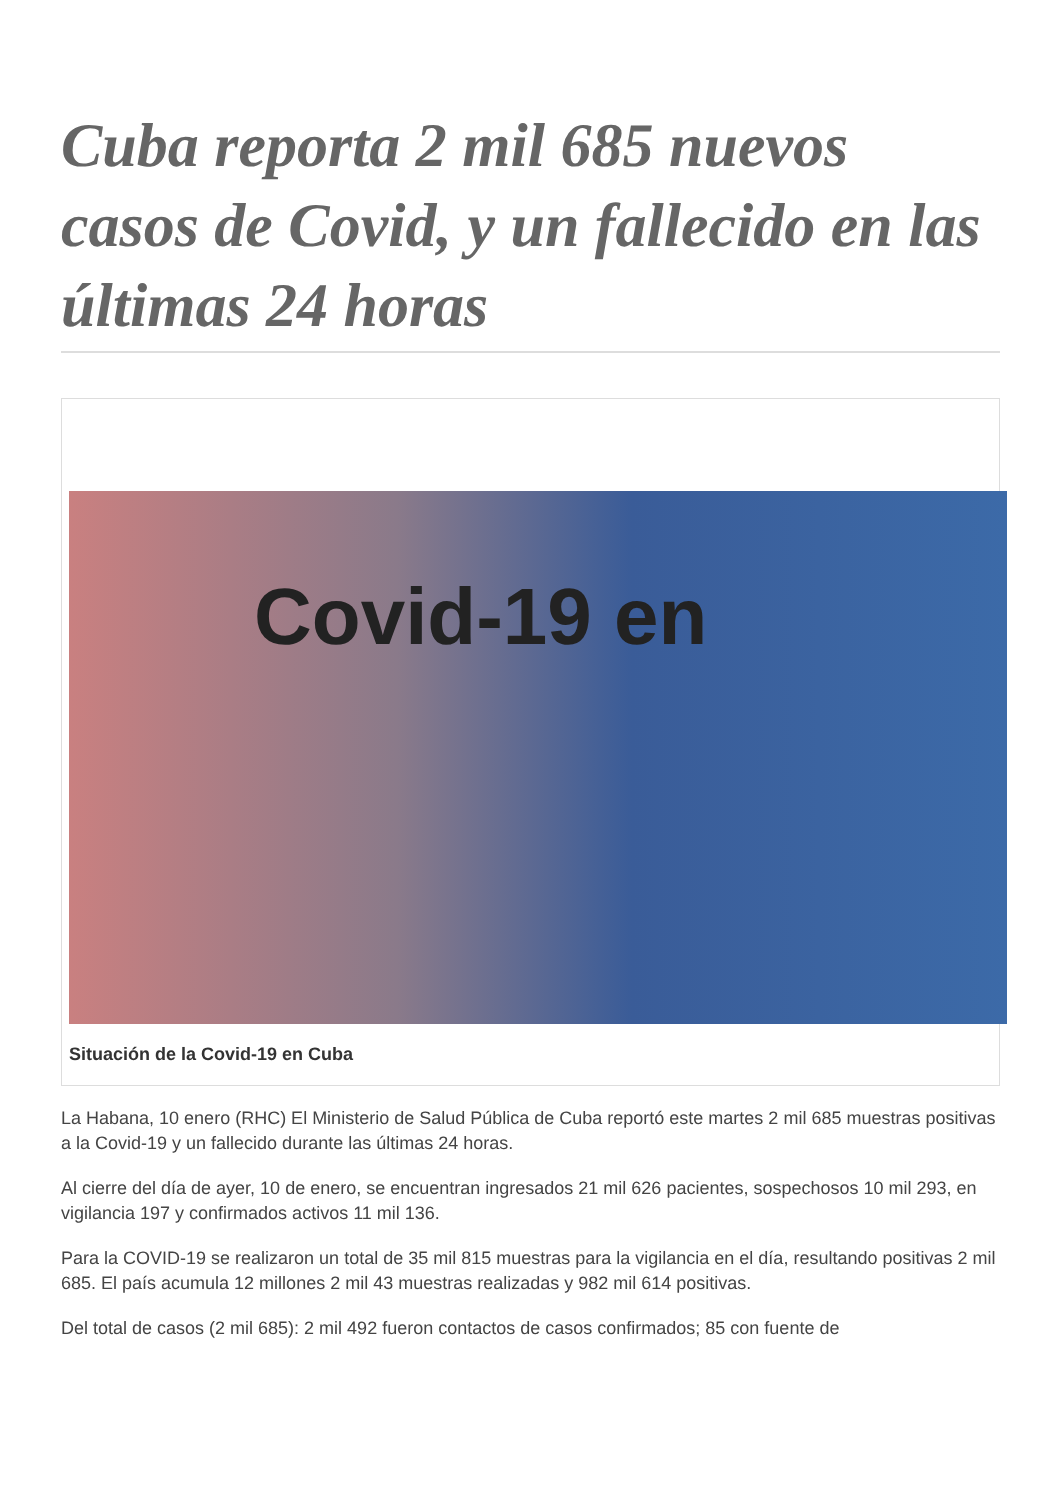Cuba reporta 2 mil 685 nuevos casos de Covid, y un fallecido en las últimas 24 horas
Covid-19 en
Situación de la Covid-19 en Cuba
La Habana, 10 enero (RHC) El Ministerio de Salud Pública de Cuba reportó este martes 2 mil 685 muestras positivas a la Covid-19 y un fallecido durante las últimas 24 horas.
Al cierre del día de ayer, 10 de enero, se encuentran ingresados 21 mil 626 pacientes, sospechosos 10 mil 293, en vigilancia 197 y confirmados activos 11 mil 136.
Para la COVID-19 se realizaron un total de 35 mil 815 muestras para la vigilancia en el día, resultando positivas 2 mil 685. El país acumula 12 millones 2 mil 43 muestras realizadas y 982 mil 614 positivas.
Del total de casos (2 mil 685): 2 mil 492 fueron contactos de casos confirmados; 85 con fuente de